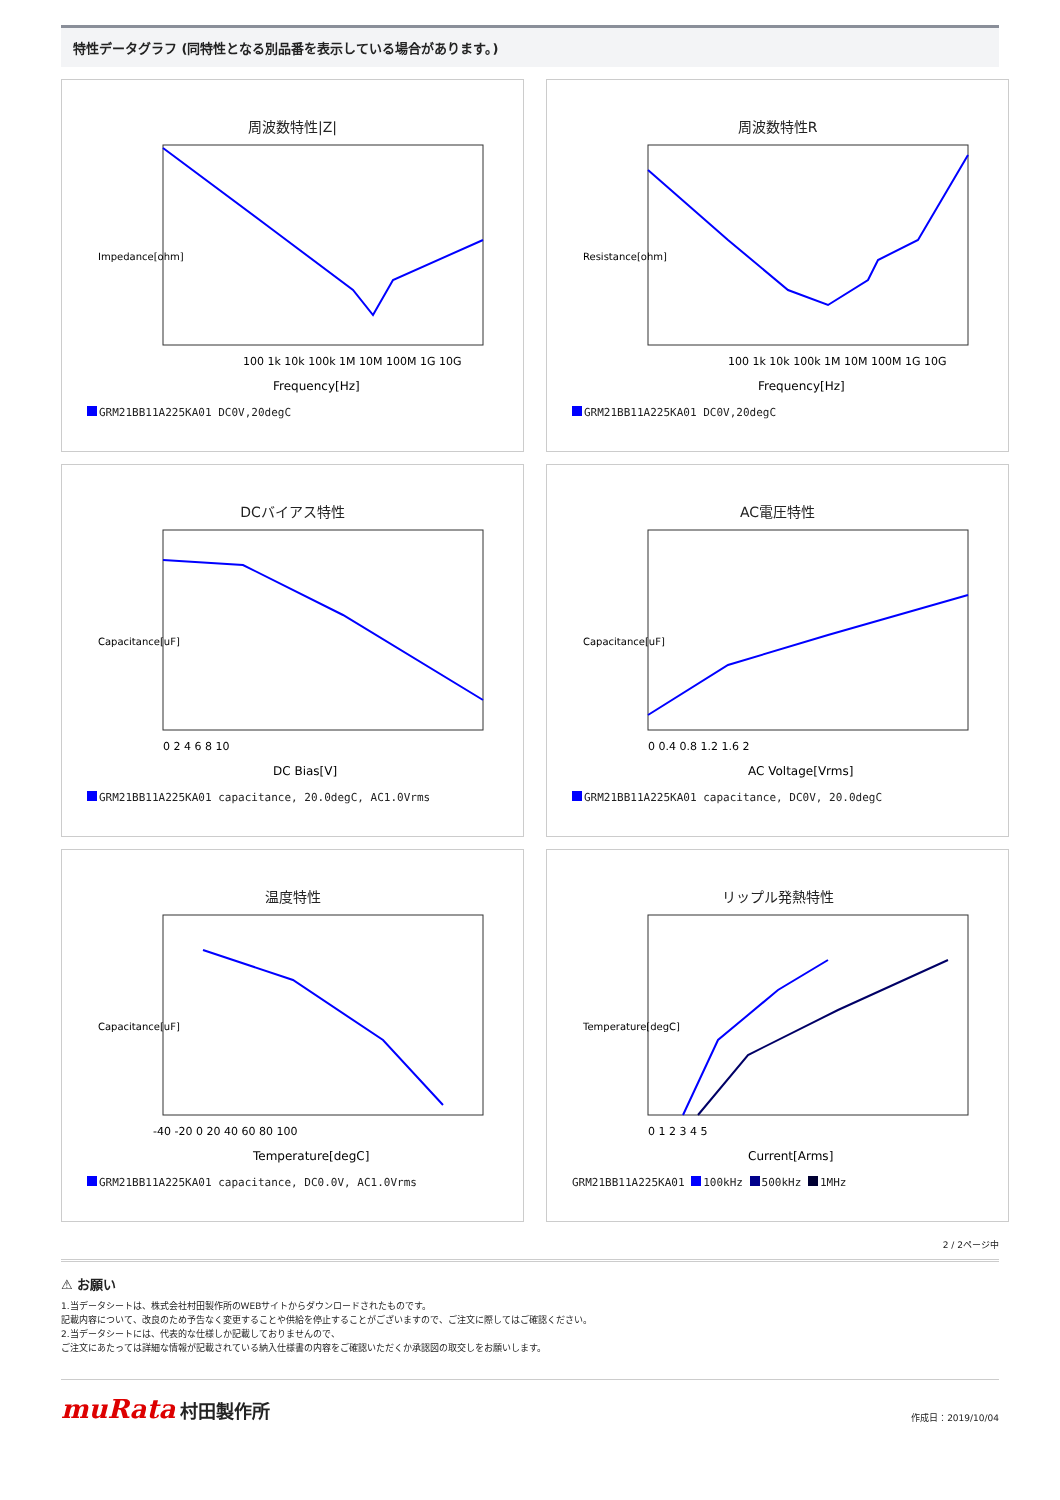特性データグラフ (同特性となる別品番を表示している場合があります。)
周波数特性|Z|
100 1k 10k 100k 1M 10M 100M 1G 10G
Frequency[Hz]
Impedance[ohm]
GRM21BB11A225KA01 DC0V,20degC
周波数特性R
100 1k 10k 100k 1M 10M 100M 1G 10G
Frequency[Hz]
Resistance[ohm]
GRM21BB11A225KA01 DC0V,20degC
DCバイアス特性
0 2 4 6 8 10
DC Bias[V]
Capacitance[uF]
GRM21BB11A225KA01 capacitance, 20.0degC, AC1.0Vrms
AC電圧特性
0 0.4 0.8 1.2 1.6 2
AC Voltage[Vrms]
Capacitance[uF]
GRM21BB11A225KA01 capacitance, DC0V, 20.0degC
温度特性
-40 -20 0 20 40 60 80 100
Temperature[degC]
Capacitance[uF]
GRM21BB11A225KA01 capacitance, DC0.0V, AC1.0Vrms
リップル発熱特性
0 1 2 3 4 5
Current[Arms]
Temperature[degC]
GRM21BB11A225KA01 100kHz 500kHz 1MHz
2 / 2ページ中
⚠ お願い
1.当データシートは、株式会社村田製作所のWEBサイトからダウンロードされたものです。
記載内容について、改良のため予告なく変更することや供給を停止することがございますので、ご注文に際してはご確認ください。
2.当データシートには、代表的な仕様しか記載しておりませんので、
ご注文にあたっては詳細な情報が記載されている納入仕様書の内容をご確認いただくか承認図の取交しをお願いします。
muRata 村田製作所
作成日：2019/10/04